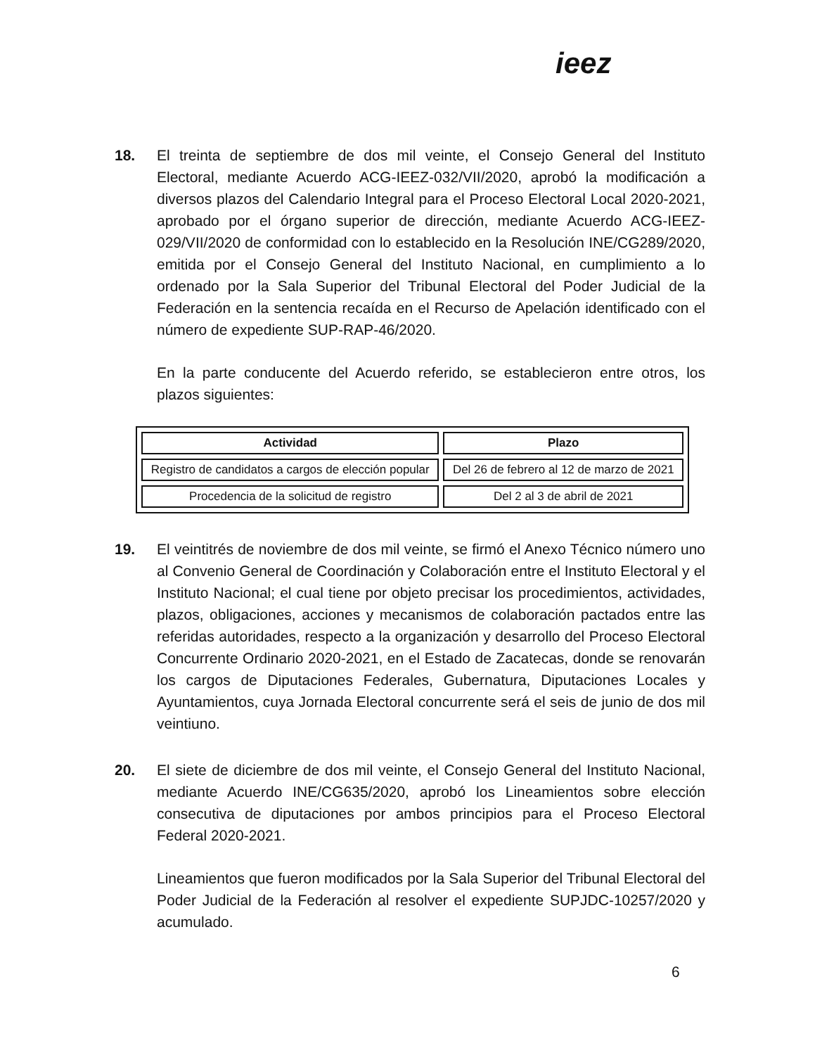ieez
18. El treinta de septiembre de dos mil veinte, el Consejo General del Instituto Electoral, mediante Acuerdo ACG-IEEZ-032/VII/2020, aprobó la modificación a diversos plazos del Calendario Integral para el Proceso Electoral Local 2020-2021, aprobado por el órgano superior de dirección, mediante Acuerdo ACG-IEEZ-029/VII/2020 de conformidad con lo establecido en la Resolución INE/CG289/2020, emitida por el Consejo General del Instituto Nacional, en cumplimiento a lo ordenado por la Sala Superior del Tribunal Electoral del Poder Judicial de la Federación en la sentencia recaída en el Recurso de Apelación identificado con el número de expediente SUP-RAP-46/2020.
En la parte conducente del Acuerdo referido, se establecieron entre otros, los plazos siguientes:
| Actividad | Plazo |
| --- | --- |
| Registro de candidatos a cargos de elección popular | Del 26 de febrero al 12 de marzo de 2021 |
| Procedencia de la solicitud de registro | Del 2 al 3 de abril de 2021 |
19. El veintitrés de noviembre de dos mil veinte, se firmó el Anexo Técnico número uno al Convenio General de Coordinación y Colaboración entre el Instituto Electoral y el Instituto Nacional; el cual tiene por objeto precisar los procedimientos, actividades, plazos, obligaciones, acciones y mecanismos de colaboración pactados entre las referidas autoridades, respecto a la organización y desarrollo del Proceso Electoral Concurrente Ordinario 2020-2021, en el Estado de Zacatecas, donde se renovarán los cargos de Diputaciones Federales, Gubernatura, Diputaciones Locales y Ayuntamientos, cuya Jornada Electoral concurrente será el seis de junio de dos mil veintiuno.
20. El siete de diciembre de dos mil veinte, el Consejo General del Instituto Nacional, mediante Acuerdo INE/CG635/2020, aprobó los Lineamientos sobre elección consecutiva de diputaciones por ambos principios para el Proceso Electoral Federal 2020-2021.
Lineamientos que fueron modificados por la Sala Superior del Tribunal Electoral del Poder Judicial de la Federación al resolver el expediente SUPJDC-10257/2020 y acumulado.
6